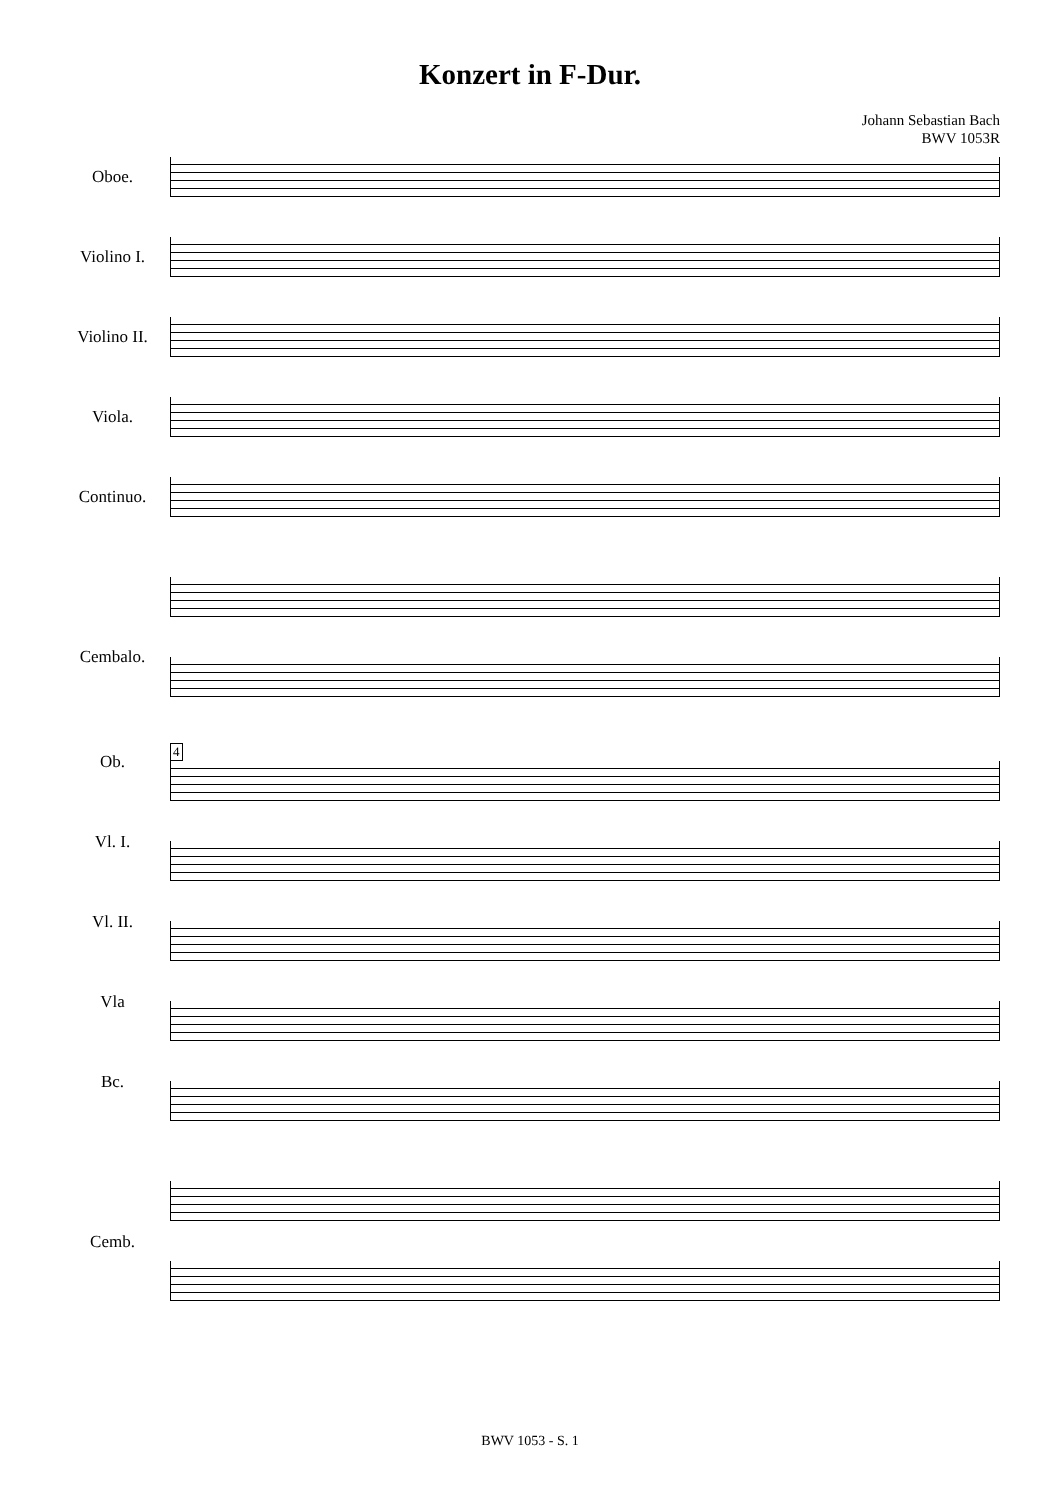Konzert in F-Dur.
Johann Sebastian Bach
BWV 1053R
Oboe.
Violino I.
Violino II.
Viola.
Continuo.
Cembalo.
Ob.
Vl. I.
Vl. II.
Vla
Bc.
Cemb.
4
BWV 1053 - S. 1